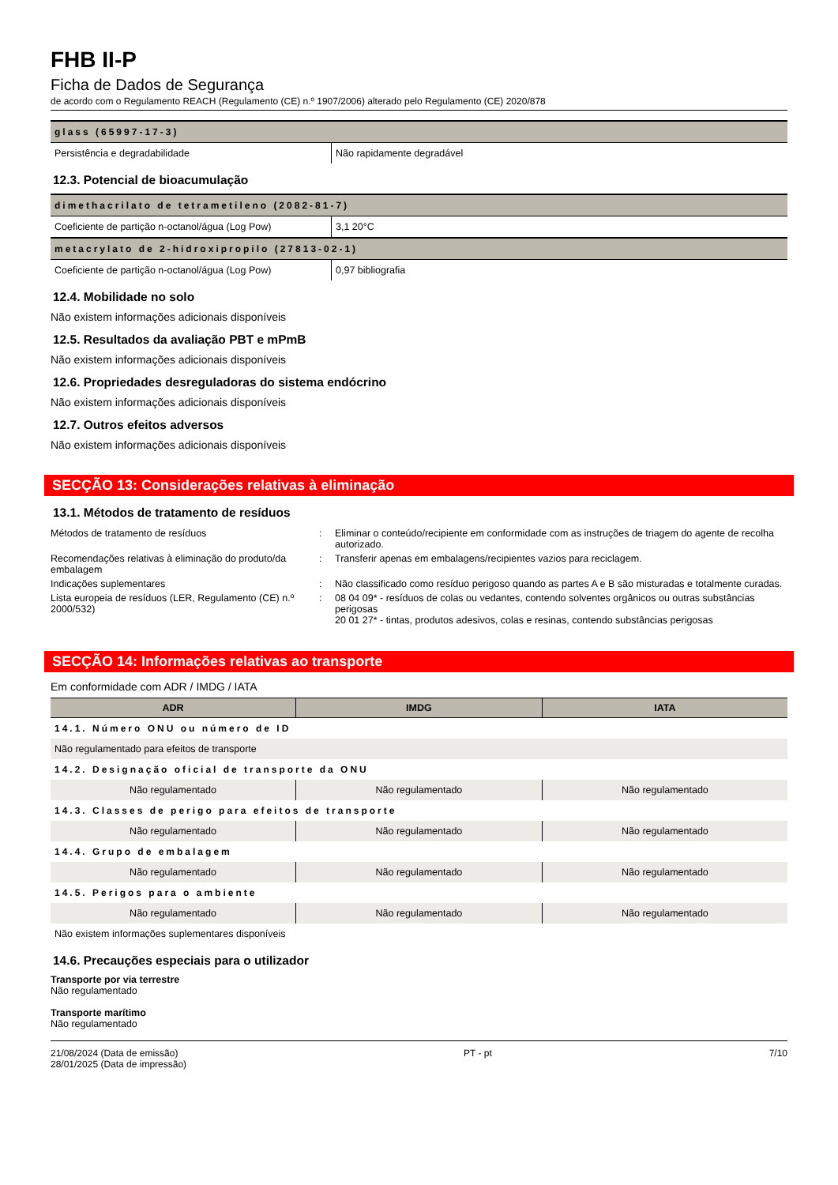FHB II-P
Ficha de Dados de Segurança
de acordo com o Regulamento REACH (Regulamento (CE) n.º 1907/2006) alterado pelo Regulamento (CE) 2020/878
| glass (65997-17-3) | |
| Persistência e degradabilidade | Não rapidamente degradável |
12.3. Potencial de bioacumulação
| dimethacrilato de tetrametileno (2082-81-7) | |
| Coeficiente de partição n-octanol/água (Log Pow) | 3,1 20°C |
| metacrylato de 2-hidroxipropilo (27813-02-1) | |
| Coeficiente de partição n-octanol/água (Log Pow) | 0,97 bibliografia |
12.4. Mobilidade no solo
Não existem informações adicionais disponíveis
12.5. Resultados da avaliação PBT e mPmB
Não existem informações adicionais disponíveis
12.6. Propriedades desreguladoras do sistema endócrino
Não existem informações adicionais disponíveis
12.7. Outros efeitos adversos
Não existem informações adicionais disponíveis
SECÇÃO 13: Considerações relativas à eliminação
13.1. Métodos de tratamento de resíduos
| Métodos de tratamento de resíduos | : | Eliminar o conteúdo/recipiente em conformidade com as instruções de triagem do agente de recolha autorizado. |
| Recomendações relativas à eliminação do produto/da embalagem | : | Transferir apenas em embalagens/recipientes vazios para reciclagem. |
| Indicações suplementares | : | Não classificado como resíduo perigoso quando as partes A e B são misturadas e totalmente curadas. |
| Lista europeia de resíduos (LER, Regulamento (CE) n.º 2000/532) | : | 08 04 09* - resíduos de colas ou vedantes, contendo solventes orgânicos ou outras substâncias perigosas 20 01 27* - tintas, produtos adesivos, colas e resinas, contendo substâncias perigosas |
SECÇÃO 14: Informações relativas ao transporte
Em conformidade com ADR / IMDG / IATA
| ADR | IMDG | IATA |
| --- | --- | --- |
| 14.1. Número ONU ou número de ID | | |
| Não regulamentado para efeitos de transporte | | |
| 14.2. Designação oficial de transporte da ONU | | |
| Não regulamentado | Não regulamentado | Não regulamentado |
| 14.3. Classes de perigo para efeitos de transporte | | |
| Não regulamentado | Não regulamentado | Não regulamentado |
| 14.4. Grupo de embalagem | | |
| Não regulamentado | Não regulamentado | Não regulamentado |
| 14.5. Perigos para o ambiente | | |
| Não regulamentado | Não regulamentado | Não regulamentado |
| Não existem informações suplementares disponíveis | | |
14.6. Precauções especiais para o utilizador
Transporte por via terrestre
Não regulamentado
Transporte marítimo
Não regulamentado
21/08/2024 (Data de emissão)
28/01/2025 (Data de impressão)
PT - pt 7/10